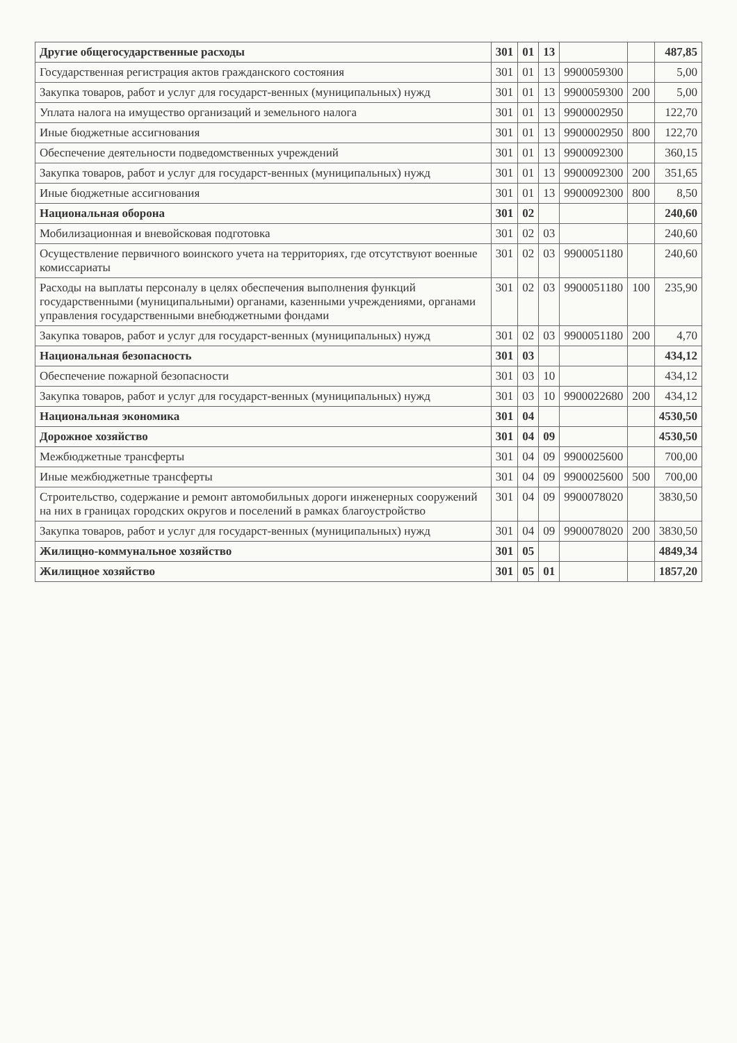| Другие общегосударственные расходы | 301 | 01 | 13 | | | 487,85 |
| Государственная регистрация актов гражданского состояния | 301 | 01 | 13 | 9900059300 | | 5,00 |
| Закупка товаров, работ и услуг для государст-венных (муниципальных) нужд | 301 | 01 | 13 | 9900059300 | 200 | 5,00 |
| Уплата налога на имущество организаций и земельного налога | 301 | 01 | 13 | 9900002950 | | 122,70 |
| Иные бюджетные ассигнования | 301 | 01 | 13 | 9900002950 | 800 | 122,70 |
| Обеспечение деятельности подведомственных учреждений | 301 | 01 | 13 | 9900092300 | | 360,15 |
| Закупка товаров, работ и услуг для государст-венных (муниципальных) нужд | 301 | 01 | 13 | 9900092300 | 200 | 351,65 |
| Иные бюджетные ассигнования | 301 | 01 | 13 | 9900092300 | 800 | 8,50 |
| Национальная оборона | 301 | 02 | | | | 240,60 |
| Мобилизационная и вневойсковая подготовка | 301 | 02 | 03 | | | 240,60 |
| Осуществление первичного воинского учета на территориях, где отсутствуют военные комиссариаты | 301 | 02 | 03 | 9900051180 | | 240,60 |
| Расходы на выплаты персоналу в целях обеспечения выполнения функций государственными (муниципальными) органами, казенными учреждениями, органами управления государственными внебюджетными фондами | 301 | 02 | 03 | 9900051180 | 100 | 235,90 |
| Закупка товаров, работ и услуг для государст-венных (муниципальных) нужд | 301 | 02 | 03 | 9900051180 | 200 | 4,70 |
| Национальная безопасность | 301 | 03 | | | | 434,12 |
| Обеспечение пожарной безопасности | 301 | 03 | 10 | | | 434,12 |
| Закупка товаров, работ и услуг для государст-венных (муниципальных) нужд | 301 | 03 | 10 | 9900022680 | 200 | 434,12 |
| Национальная экономика | 301 | 04 | | | | 4530,50 |
| Дорожное хозяйство | 301 | 04 | 09 | | | 4530,50 |
| Межбюджетные трансферты | 301 | 04 | 09 | 9900025600 | | 700,00 |
| Иные межбюджетные трансферты | 301 | 04 | 09 | 9900025600 | 500 | 700,00 |
| Строительство, содержание и ремонт автомобильных дороги инженерных сооружений на них в границах городских округов и поселений в рамках благоустройство | 301 | 04 | 09 | 9900078020 | | 3830,50 |
| Закупка товаров, работ и услуг для государст-венных (муниципальных) нужд | 301 | 04 | 09 | 9900078020 | 200 | 3830,50 |
| Жилищно-коммунальное хозяйство | 301 | 05 | | | | 4849,34 |
| Жилищное хозяйство | 301 | 05 | 01 | | | 1857,20 |